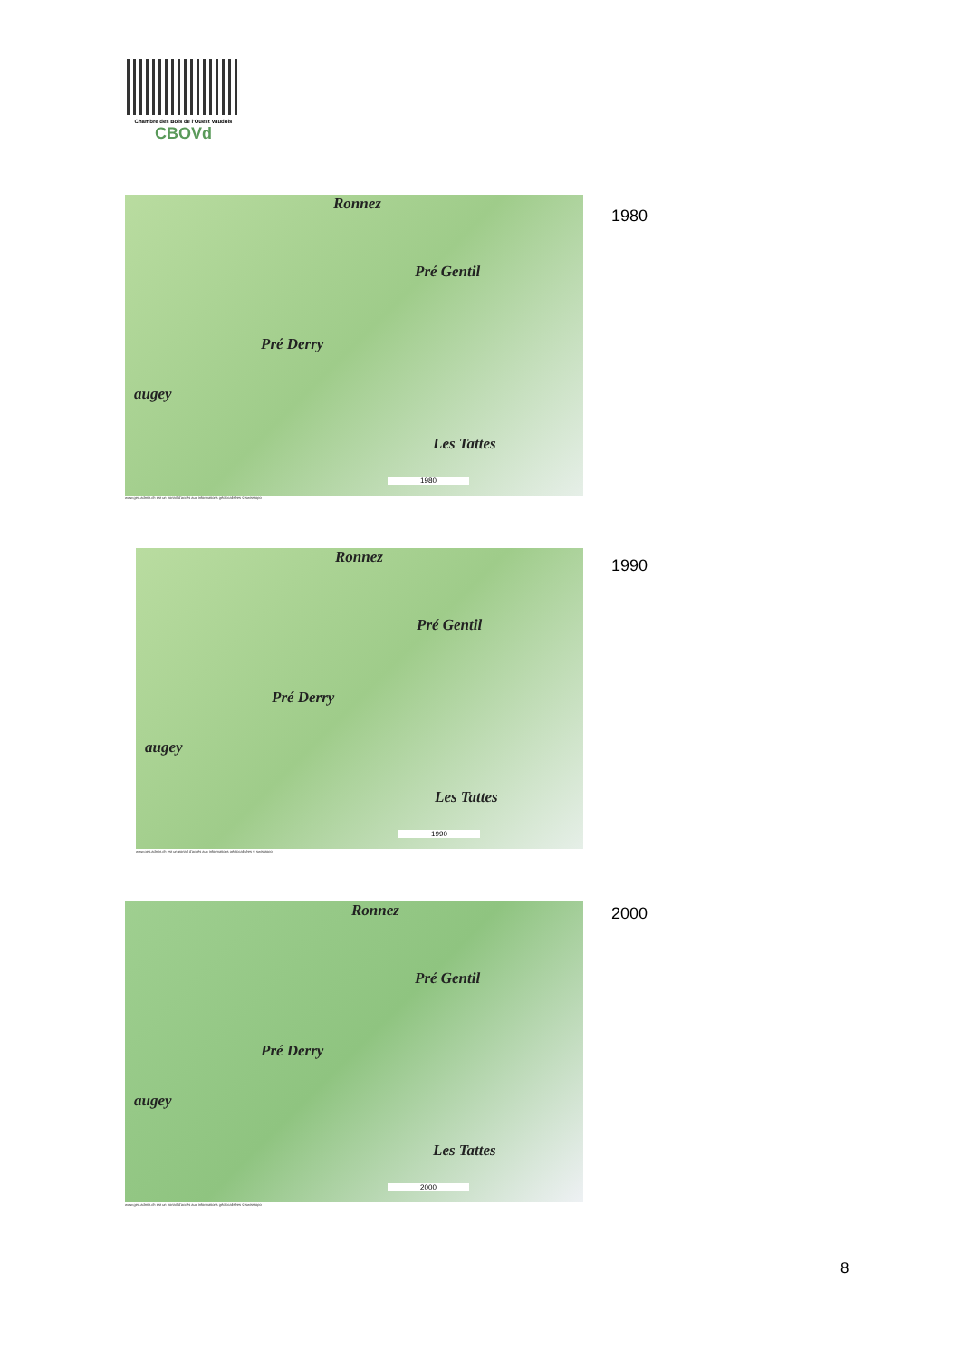Chambre des Bois de l'Ouest Vaudois
CBOVd
Ronnez Pré Gentil Pré Derry Les Tattes augey
1980
www.geo.admin.ch est un portail d'accès aux informations géolocalisées © swisstopo
1980
Ronnez Pré Gentil Pré Derry Les Tattes augey
1990
www.geo.admin.ch est un portail d'accès aux informations géolocalisées © swisstopo
1990
Ronnez Pré Gentil Pré Derry Les Tattes augey
2000
www.geo.admin.ch est un portail d'accès aux informations géolocalisées © swisstopo
2000
8